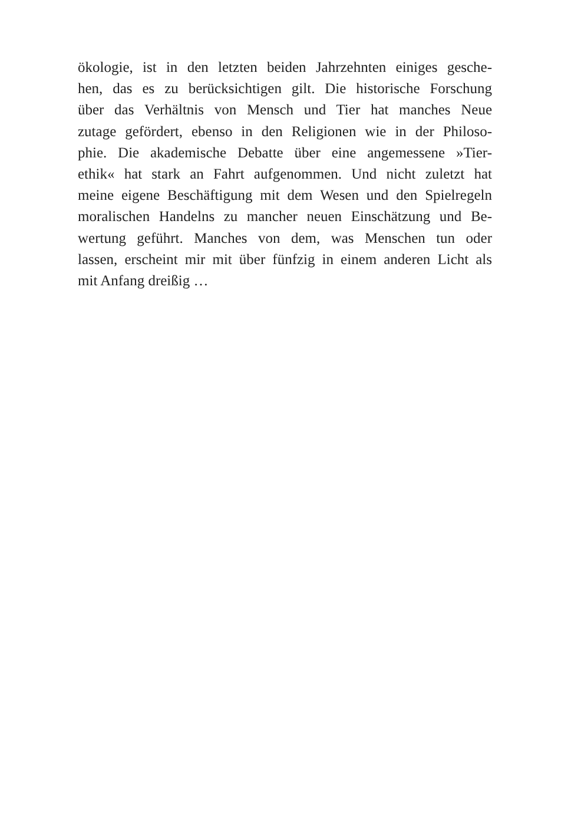ökologie, ist in den letzten beiden Jahrzehnten einiges gesche-
hen, das es zu berücksichtigen gilt. Die historische Forschung
über das Verhältnis von Mensch und Tier hat manches Neue
zutage gefördert, ebenso in den Religionen wie in der Philoso-
phie. Die akademische Debatte über eine angemessene »Tier-
ethik« hat stark an Fahrt aufgenommen. Und nicht zuletzt hat
meine eigene Beschäftigung mit dem Wesen und den Spielregeln
moralischen Handelns zu mancher neuen Einschätzung und Be-
wertung geführt. Manches von dem, was Menschen tun oder
lassen, erscheint mir mit über fünfzig in einem anderen Licht als
mit Anfang dreißig …